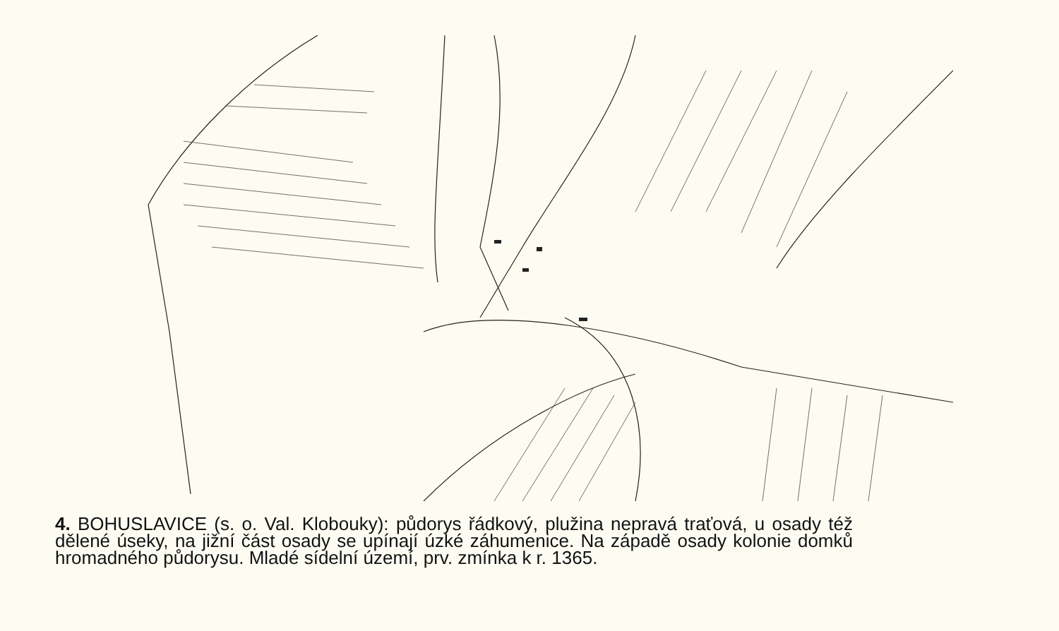4. BOHUSLAVICE (s. o. Val. Klobouky): půdorys řádkový, plužina nepravá traťová, u osady též dělené úseky, na jižní část osady se upínají úzké záhumenice. Na západě osady kolonie domků hromadného půdorysu. Mladé sídelní území, prv. zmínka k r. 1365.